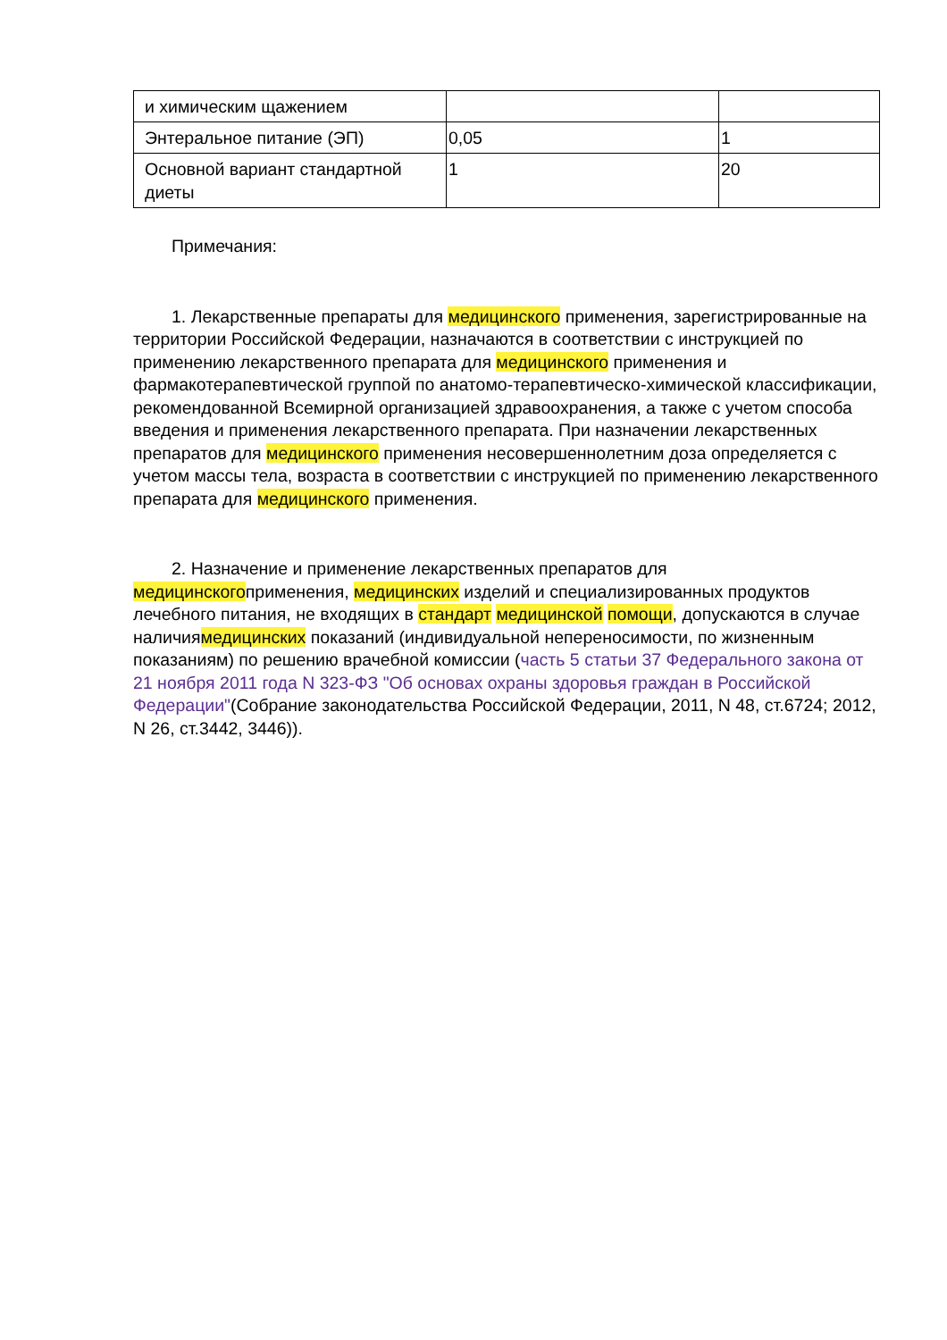| и химическим щажением | | |
| Энтеральное питание (ЭП) | 0,05 | 1 |
| Основной вариант стандартной диеты | 1 | 20 |
Примечания:
1. Лекарственные препараты для медицинского применения, зарегистрированные на территории Российской Федерации, назначаются в соответствии с инструкцией по применению лекарственного препарата для медицинского применения и фармакотерапевтической группой по анатомо-терапевтическо-химической классификации, рекомендованной Всемирной организацией здравоохранения, а также с учетом способа введения и применения лекарственного препарата. При назначении лекарственных препаратов для медицинского применения несовершеннолетним доза определяется с учетом массы тела, возраста в соответствии с инструкцией по применению лекарственного препарата для медицинского применения.
2. Назначение и применение лекарственных препаратов для медицинскогоприменения, медицинских изделий и специализированных продуктов лечебного питания, не входящих в стандарт медицинской помощи, допускаются в случае наличиямедицинских показаний (индивидуальной непереносимости, по жизненным показаниям) по решению врачебной комиссии (часть 5 статьи 37 Федерального закона от 21 ноября 2011 года N 323-ФЗ "Об основах охраны здоровья граждан в Российской Федерации"(Собрание законодательства Российской Федерации, 2011, N 48, ст.6724; 2012, N 26, ст.3442, 3446)).